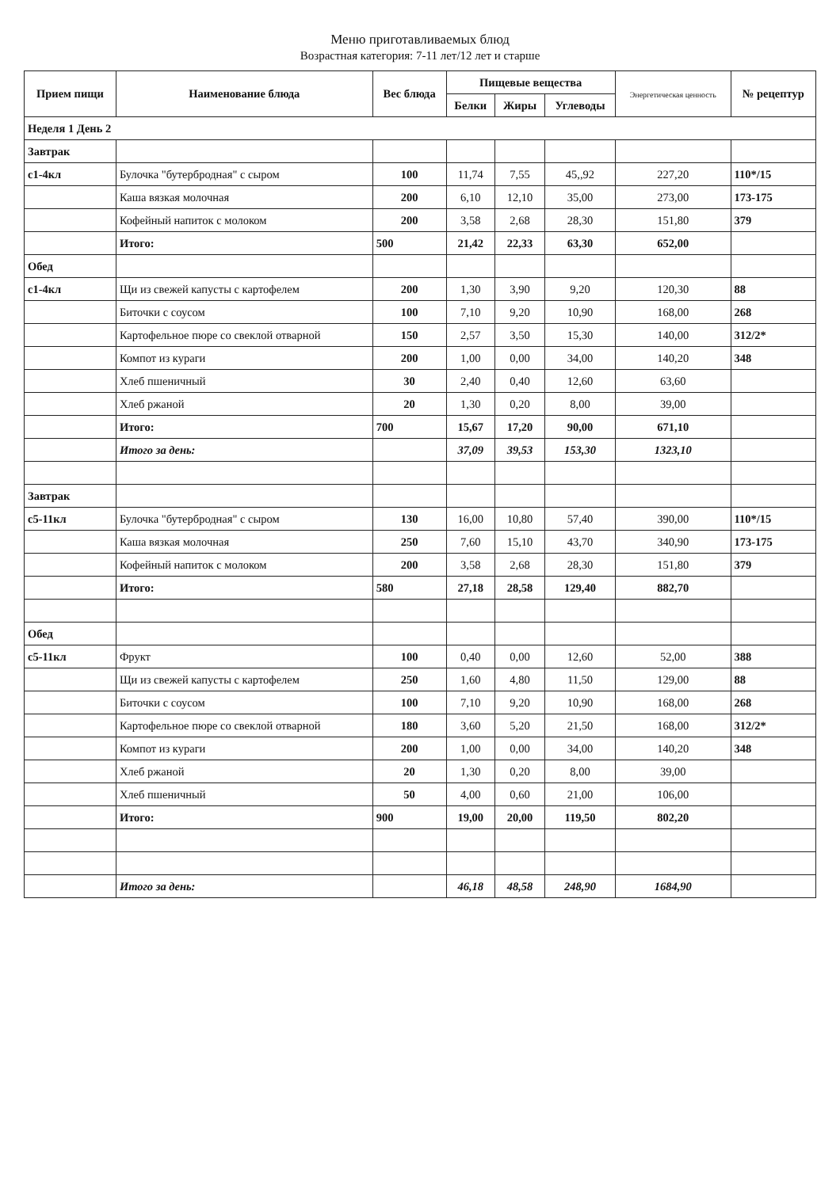Меню приготавливаемых блюд
Возрастная категория: 7-11 лет/12 лет и старше
| Прием пищи | Наименование блюда | Вес блюда | Пищевые вещества | | | Энергетическая ценность | № рецептур |
| --- | --- | --- | --- | --- | --- | --- | --- |
| | | | Белки | Жиры | Углеводы | | |
| Неделя 1 День 2 | | | | | | | |
| Завтрак | | | | | | | |
| c1-4кл | Булочка "бутербродная" с сыром | 100 | 11,74 | 7,55 | 45,,92 | 227,20 | 110*/15 |
| | Каша вязкая молочная | 200 | 6,10 | 12,10 | 35,00 | 273,00 | 173-175 |
| | Кофейный напиток с молоком | 200 | 3,58 | 2,68 | 28,30 | 151,80 | 379 |
| | Итого: | 500 | 21,42 | 22,33 | 63,30 | 652,00 | |
| Обед | | | | | | | |
| c1-4кл | Щи из свежей капусты с картофелем | 200 | 1,30 | 3,90 | 9,20 | 120,30 | 88 |
| | Биточки с соусом | 100 | 7,10 | 9,20 | 10,90 | 168,00 | 268 |
| | Картофельное пюре со свеклой отварной | 150 | 2,57 | 3,50 | 15,30 | 140,00 | 312/2* |
| | Компот из кураги | 200 | 1,00 | 0,00 | 34,00 | 140,20 | 348 |
| | Хлеб пшеничный | 30 | 2,40 | 0,40 | 12,60 | 63,60 | |
| | Хлеб ржаной | 20 | 1,30 | 0,20 | 8,00 | 39,00 | |
| | Итого: | 700 | 15,67 | 17,20 | 90,00 | 671,10 | |
| | Итого за день: | | 37,09 | 39,53 | 153,30 | 1323,10 | |
| Завтрак | | | | | | | |
| c5-11кл | Булочка "бутербродная" с сыром | 130 | 16,00 | 10,80 | 57,40 | 390,00 | 110*/15 |
| | Каша вязкая молочная | 250 | 7,60 | 15,10 | 43,70 | 340,90 | 173-175 |
| | Кофейный напиток с молоком | 200 | 3,58 | 2,68 | 28,30 | 151,80 | 379 |
| | Итого: | 580 | 27,18 | 28,58 | 129,40 | 882,70 | |
| Обед | | | | | | | |
| c5-11кл | Фрукт | 100 | 0,40 | 0,00 | 12,60 | 52,00 | 388 |
| | Щи из свежей капусты с картофелем | 250 | 1,60 | 4,80 | 11,50 | 129,00 | 88 |
| | Биточки с соусом | 100 | 7,10 | 9,20 | 10,90 | 168,00 | 268 |
| | Картофельное пюре со свеклой отварной | 180 | 3,60 | 5,20 | 21,50 | 168,00 | 312/2* |
| | Компот из кураги | 200 | 1,00 | 0,00 | 34,00 | 140,20 | 348 |
| | Хлеб ржаной | 20 | 1,30 | 0,20 | 8,00 | 39,00 | |
| | Хлеб пшеничный | 50 | 4,00 | 0,60 | 21,00 | 106,00 | |
| | Итого: | 900 | 19,00 | 20,00 | 119,50 | 802,20 | |
| | Итого за день: | | 46,18 | 48,58 | 248,90 | 1684,90 | |